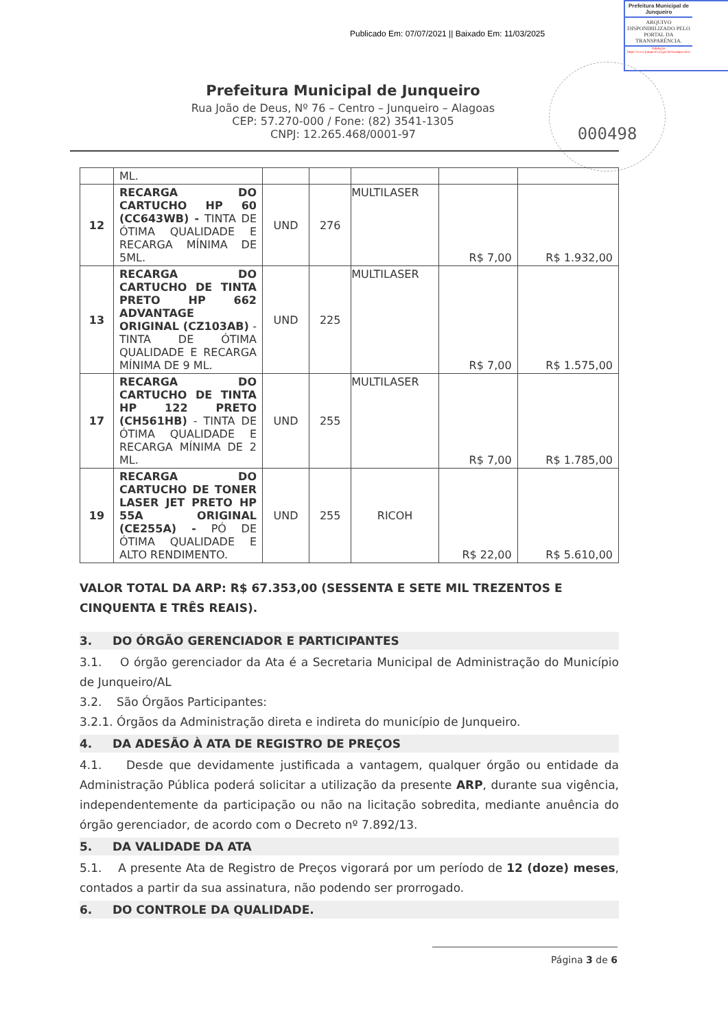Publicado Em: 07/07/2021 || Baixado Em: 11/03/2025
Prefeitura Municipal de Junqueiro
ARQUIVO DISPONIBILIZADO PELO PORTAL DA TRANSPARÊNCIA.
Validação: https://www.junqueiro.al.gov.br/transparencia
Prefeitura Municipal de Junqueiro
Rua João de Deus, Nº 76 – Centro – Junqueiro – Alagoas
CEP: 57.270-000 / Fone: (82) 3541-1305
CNPJ: 12.265.468/0001-97
000498
| | ML. | | | | | |
| 12 | RECARGA DO CARTUCHO HP 60 (CC643WB) - TINTA DE ÓTIMA QUALIDADE E RECARGA MÍNIMA DE 5ML. | UND | 276 | MULTILASER | R$ 7,00 | R$ 1.932,00 |
| 13 | RECARGA DO CARTUCHO DE TINTA PRETO HP 662 ADVANTAGE ORIGINAL (CZ103AB) - TINTA DE ÓTIMA QUALIDADE E RECARGA MÍNIMA DE 9 ML. | UND | 225 | MULTILASER | R$ 7,00 | R$ 1.575,00 |
| 17 | RECARGA DO CARTUCHO DE TINTA HP 122 PRETO (CH561HB) - TINTA DE ÓTIMA QUALIDADE E RECARGA MÍNIMA DE 2 ML. | UND | 255 | MULTILASER | R$ 7,00 | R$ 1.785,00 |
| 19 | RECARGA DO CARTUCHO DE TONER LASER JET PRETO HP 55A ORIGINAL (CE255A) - PÓ DE ÓTIMA QUALIDADE E ALTO RENDIMENTO. | UND | 255 | RICOH | R$ 22,00 | R$ 5.610,00 |
VALOR TOTAL DA ARP: R$ 67.353,00 (SESSENTA E SETE MIL TREZENTOS E CINQUENTA E TRÊS REAIS).
3. DO ÓRGÃO GERENCIADOR E PARTICIPANTES
3.1. O órgão gerenciador da Ata é a Secretaria Municipal de Administração do Município de Junqueiro/AL
3.2. São Órgãos Participantes:
3.2.1. Órgãos da Administração direta e indireta do município de Junqueiro.
4. DA ADESÃO À ATA DE REGISTRO DE PREÇOS
4.1. Desde que devidamente justificada a vantagem, qualquer órgão ou entidade da Administração Pública poderá solicitar a utilização da presente ARP, durante sua vigência, independentemente da participação ou não na licitação sobredita, mediante anuência do órgão gerenciador, de acordo com o Decreto nº 7.892/13.
5. DA VALIDADE DA ATA
5.1. A presente Ata de Registro de Preços vigorará por um período de 12 (doze) meses, contados a partir da sua assinatura, não podendo ser prorrogado.
6. DO CONTROLE DA QUALIDADE.
Página 3 de 6